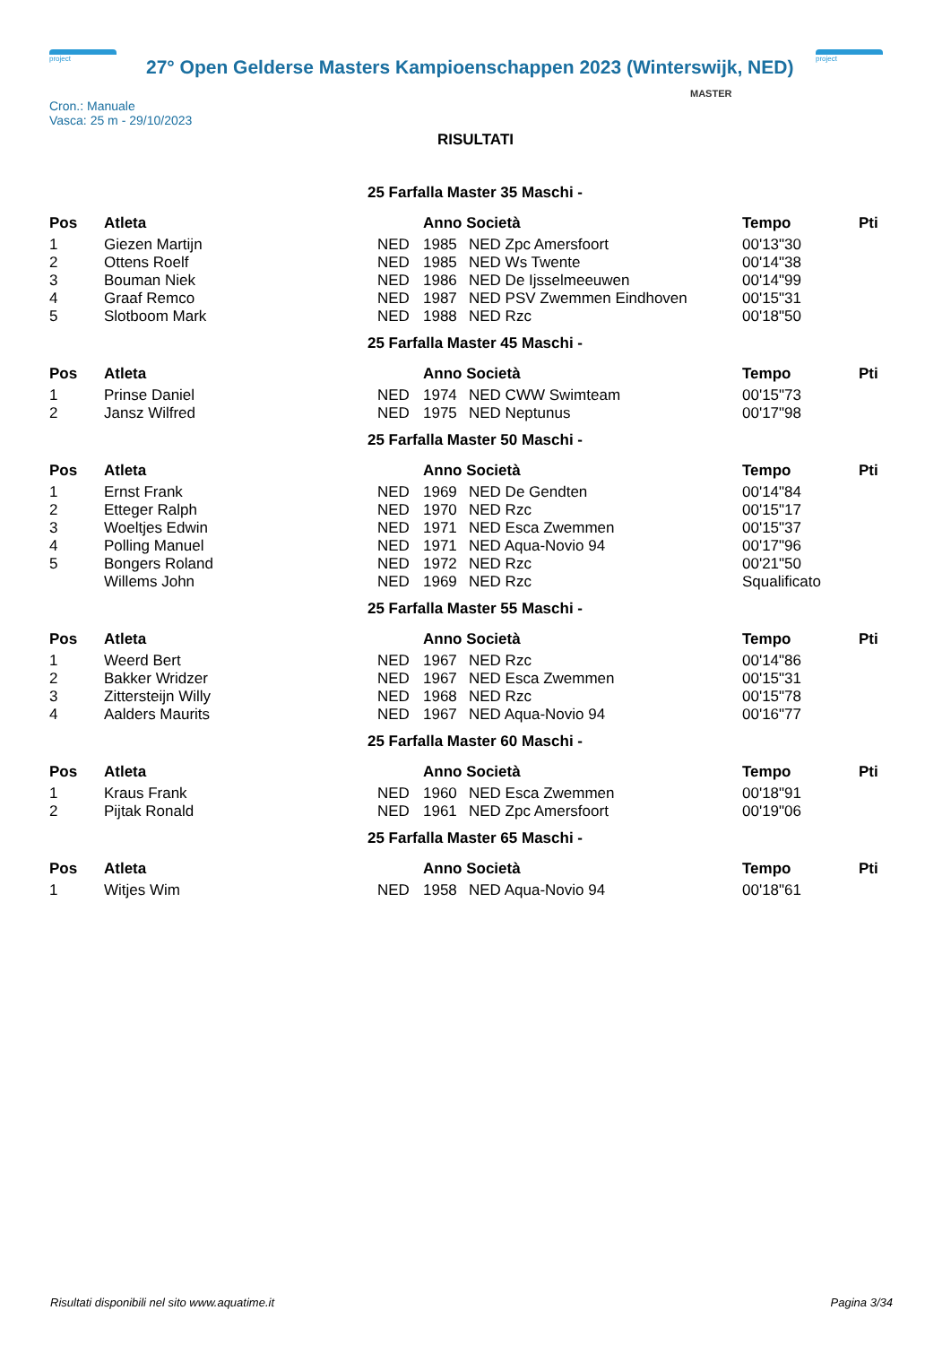project
27° Open Gelderse Masters Kampioenschappen 2023 (Winterswijk, NED)
project
Cron.: Manuale
Vasca: 25 m - 29/10/2023
MASTER
RISULTATI
25 Farfalla Master 35 Maschi -
| Pos | Atleta | | Anno Società | | Tempo | Pti |
| --- | --- | --- | --- | --- | --- | --- |
| 1 | Giezen Martijn | NED | 1985 | NED Zpc Amersfoort | 00'13"30 | |
| 2 | Ottens Roelf | NED | 1985 | NED Ws Twente | 00'14"38 | |
| 3 | Bouman Niek | NED | 1986 | NED De Ijsselmeeuwen | 00'14"99 | |
| 4 | Graaf Remco | NED | 1987 | NED PSV Zwemmen Eindhoven | 00'15"31 | |
| 5 | Slotboom Mark | NED | 1988 | NED Rzc | 00'18"50 | |
25 Farfalla Master 45 Maschi -
| Pos | Atleta | | Anno Società | | Tempo | Pti |
| --- | --- | --- | --- | --- | --- | --- |
| 1 | Prinse Daniel | NED | 1974 | NED CWW Swimteam | 00'15"73 | |
| 2 | Jansz Wilfred | NED | 1975 | NED Neptunus | 00'17"98 | |
25 Farfalla Master 50 Maschi -
| Pos | Atleta | | Anno Società | | Tempo | Pti |
| --- | --- | --- | --- | --- | --- | --- |
| 1 | Ernst Frank | NED | 1969 | NED De Gendten | 00'14"84 | |
| 2 | Etteger Ralph | NED | 1970 | NED Rzc | 00'15"17 | |
| 3 | Woeltjes Edwin | NED | 1971 | NED Esca Zwemmen | 00'15"37 | |
| 4 | Polling Manuel | NED | 1971 | NED Aqua-Novio 94 | 00'17"96 | |
| 5 | Bongers Roland | NED | 1972 | NED Rzc | 00'21"50 | |
| | Willems John | NED | 1969 | NED Rzc | Squalificato | |
25 Farfalla Master 55 Maschi -
| Pos | Atleta | | Anno Società | | Tempo | Pti |
| --- | --- | --- | --- | --- | --- | --- |
| 1 | Weerd Bert | NED | 1967 | NED Rzc | 00'14"86 | |
| 2 | Bakker Wridzer | NED | 1967 | NED Esca Zwemmen | 00'15"31 | |
| 3 | Zittersteijn Willy | NED | 1968 | NED Rzc | 00'15"78 | |
| 4 | Aalders Maurits | NED | 1967 | NED Aqua-Novio 94 | 00'16"77 | |
25 Farfalla Master 60 Maschi -
| Pos | Atleta | | Anno Società | | Tempo | Pti |
| --- | --- | --- | --- | --- | --- | --- |
| 1 | Kraus Frank | NED | 1960 | NED Esca Zwemmen | 00'18"91 | |
| 2 | Pijtak Ronald | NED | 1961 | NED Zpc Amersfoort | 00'19"06 | |
25 Farfalla Master 65 Maschi -
| Pos | Atleta | | Anno Società | | Tempo | Pti |
| --- | --- | --- | --- | --- | --- | --- |
| 1 | Witjes Wim | NED | 1958 | NED Aqua-Novio 94 | 00'18"61 | |
Risultati disponibili nel sito www.aquatime.it Pagina 3/34